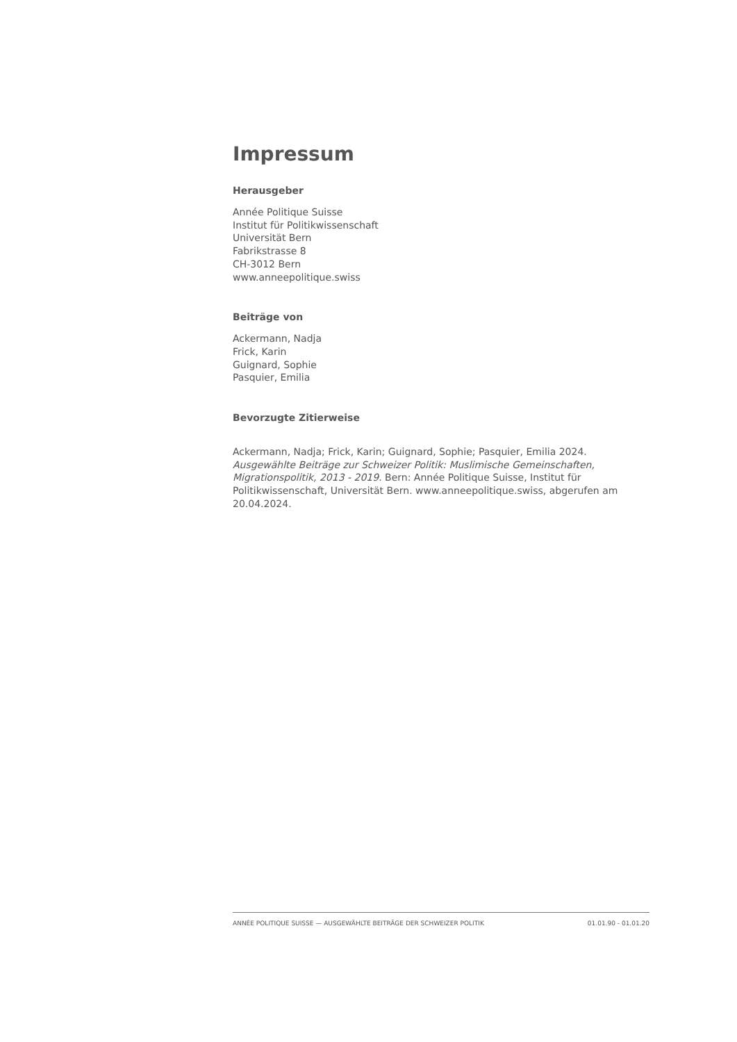Impressum
Herausgeber
Année Politique Suisse
Institut für Politikwissenschaft
Universität Bern
Fabrikstrasse 8
CH-3012 Bern
www.anneepolitique.swiss
Beiträge von
Ackermann, Nadja
Frick, Karin
Guignard, Sophie
Pasquier, Emilia
Bevorzugte Zitierweise
Ackermann, Nadja; Frick, Karin; Guignard, Sophie; Pasquier, Emilia 2024. Ausgewählte Beiträge zur Schweizer Politik: Muslimische Gemeinschaften, Migrationspolitik, 2013 - 2019. Bern: Année Politique Suisse, Institut für Politikwissenschaft, Universität Bern. www.anneepolitique.swiss, abgerufen am 20.04.2024.
ANNÉE POLITIQUE SUISSE — AUSGEWÄHLTE BEITRÄGE DER SCHWEIZER POLITIK 01.01.90 - 01.01.20